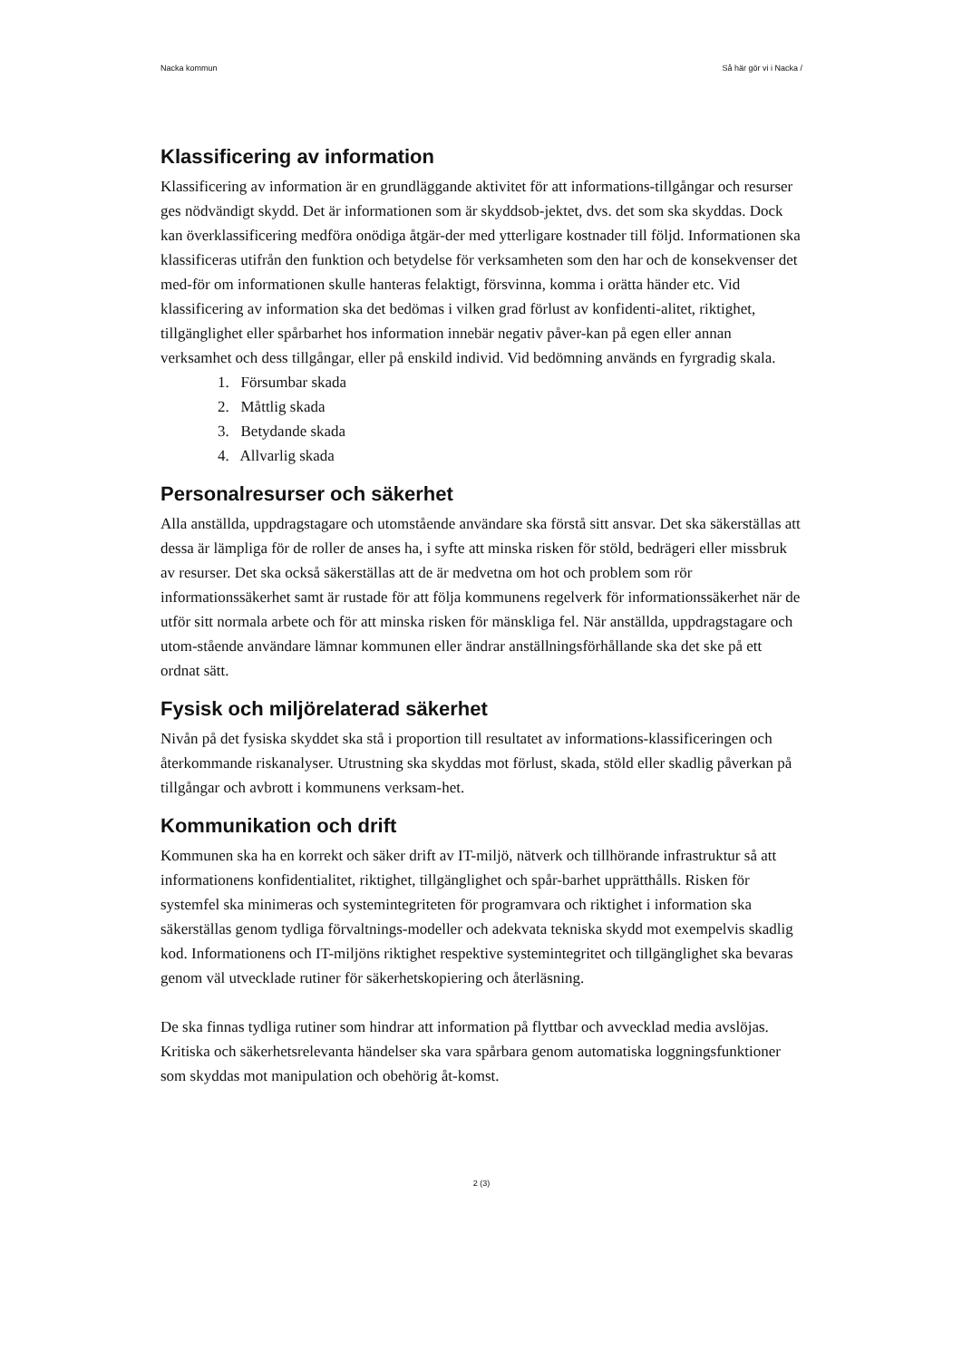Nacka kommun Så här gör vi i Nacka /
Klassificering av information
Klassificering av information är en grundläggande aktivitet för att informations-tillgångar och resurser ges nödvändigt skydd. Det är informationen som är skyddsob-jektet, dvs. det som ska skyddas. Dock kan överklassificering medföra onödiga åtgär-der med ytterligare kostnader till följd. Informationen ska klassificeras utifrån den funktion och betydelse för verksamheten som den har och de konsekvenser det med-för om informationen skulle hanteras felaktigt, försvinna, komma i orätta händer etc. Vid klassificering av information ska det bedömas i vilken grad förlust av konfidenti-alitet, riktighet, tillgänglighet eller spårbarhet hos information innebär negativ påver-kan på egen eller annan verksamhet och dess tillgångar, eller på enskild individ. Vid bedömning används en fyrgradig skala.
1. Försumbar skada
2. Måttlig skada
3. Betydande skada
4. Allvarlig skada
Personalresurser och säkerhet
Alla anställda, uppdragstagare och utomstående användare ska förstå sitt ansvar. Det ska säkerställas att dessa är lämpliga för de roller de anses ha, i syfte att minska risken för stöld, bedrägeri eller missbruk av resurser. Det ska också säkerställas att de är medvetna om hot och problem som rör informationssäkerhet samt är rustade för att följa kommunens regelverk för informationssäkerhet när de utför sitt normala arbete och för att minska risken för mänskliga fel. När anställda, uppdragstagare och utom-stående användare lämnar kommunen eller ändrar anställningsförhållande ska det ske på ett ordnat sätt.
Fysisk och miljörelaterad säkerhet
Nivån på det fysiska skyddet ska stå i proportion till resultatet av informations-klassificeringen och återkommande riskanalyser. Utrustning ska skyddas mot förlust, skada, stöld eller skadlig påverkan på tillgångar och avbrott i kommunens verksam-het.
Kommunikation och drift
Kommunen ska ha en korrekt och säker drift av IT-miljö, nätverk och tillhörande infrastruktur så att informationens konfidentialitet, riktighet, tillgänglighet och spår-barhet upprätthålls. Risken för systemfel ska minimeras och systemintegriteten för programvara och riktighet i information ska säkerställas genom tydliga förvaltnings-modeller och adekvata tekniska skydd mot exempelvis skadlig kod. Informationens och IT-miljöns riktighet respektive systemintegritet och tillgänglighet ska bevaras genom väl utvecklade rutiner för säkerhetskopiering och återläsning.
De ska finnas tydliga rutiner som hindrar att information på flyttbar och avvecklad media avslöjas. Kritiska och säkerhetsrelevanta händelser ska vara spårbara genom automatiska loggningsfunktioner som skyddas mot manipulation och obehörig åt-komst.
2 (3)